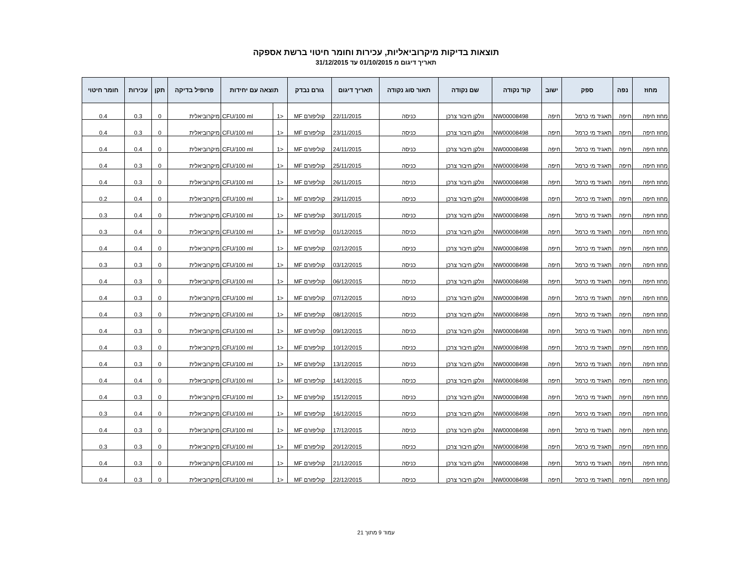תוצאות בדיקות מיקרוביאליות, עכירות וחומר חיטוי ברשת אספקה
תאריך דיגום מ 01/10/2015 עד 31/12/2015
| מחוז | נפה | ספק | ישוב | קוד נקודה | שם נקודה | תאור סוג נקודה | תאריך דיגום | גורם נבדק | תוצאה עם יחידות | | פרופיל בדיקה | תקן | עכירות | חומר חיטוי |
| --- | --- | --- | --- | --- | --- | --- | --- | --- | --- | --- | --- | --- | --- | --- |
| מחוז חיפה | חיפה | תאגיד מי כרמל | חיפה | NW00008498 | וולקן חיבור צרכן | כניסה | 22/11/2015 | קוליפורם MF | <1 | CFU/100 ml | מיקרוביאלית | 0 | 0.3 | 0.4 |
| מחוז חיפה | חיפה | תאגיד מי כרמל | חיפה | NW00008498 | וולקן חיבור צרכן | כניסה | 23/11/2015 | קוליפורם MF | <1 | CFU/100 ml | מיקרוביאלית | 0 | 0.3 | 0.4 |
| מחוז חיפה | חיפה | תאגיד מי כרמל | חיפה | NW00008498 | וולקן חיבור צרכן | כניסה | 24/11/2015 | קוליפורם MF | <1 | CFU/100 ml | מיקרוביאלית | 0 | 0.4 | 0.4 |
| מחוז חיפה | חיפה | תאגיד מי כרמל | חיפה | NW00008498 | וולקן חיבור צרכן | כניסה | 25/11/2015 | קוליפורם MF | <1 | CFU/100 ml | מיקרוביאלית | 0 | 0.3 | 0.4 |
| מחוז חיפה | חיפה | תאגיד מי כרמל | חיפה | NW00008498 | וולקן חיבור צרכן | כניסה | 26/11/2015 | קוליפורם MF | <1 | CFU/100 ml | מיקרוביאלית | 0 | 0.3 | 0.4 |
| מחוז חיפה | חיפה | תאגיד מי כרמל | חיפה | NW00008498 | וולקן חיבור צרכן | כניסה | 29/11/2015 | קוליפורם MF | <1 | CFU/100 ml | מיקרוביאלית | 0 | 0.4 | 0.2 |
| מחוז חיפה | חיפה | תאגיד מי כרמל | חיפה | NW00008498 | וולקן חיבור צרכן | כניסה | 30/11/2015 | קוליפורם MF | <1 | CFU/100 ml | מיקרוביאלית | 0 | 0.4 | 0.3 |
| מחוז חיפה | חיפה | תאגיד מי כרמל | חיפה | NW00008498 | וולקן חיבור צרכן | כניסה | 01/12/2015 | קוליפורם MF | <1 | CFU/100 ml | מיקרוביאלית | 0 | 0.4 | 0.3 |
| מחוז חיפה | חיפה | תאגיד מי כרמל | חיפה | NW00008498 | וולקן חיבור צרכן | כניסה | 02/12/2015 | קוליפורם MF | <1 | CFU/100 ml | מיקרוביאלית | 0 | 0.4 | 0.4 |
| מחוז חיפה | חיפה | תאגיד מי כרמל | חיפה | NW00008498 | וולקן חיבור צרכן | כניסה | 03/12/2015 | קוליפורם MF | <1 | CFU/100 ml | מיקרוביאלית | 0 | 0.3 | 0.3 |
| מחוז חיפה | חיפה | תאגיד מי כרמל | חיפה | NW00008498 | וולקן חיבור צרכן | כניסה | 06/12/2015 | קוליפורם MF | <1 | CFU/100 ml | מיקרוביאלית | 0 | 0.3 | 0.4 |
| מחוז חיפה | חיפה | תאגיד מי כרמל | חיפה | NW00008498 | וולקן חיבור צרכן | כניסה | 07/12/2015 | קוליפורם MF | <1 | CFU/100 ml | מיקרוביאלית | 0 | 0.3 | 0.4 |
| מחוז חיפה | חיפה | תאגיד מי כרמל | חיפה | NW00008498 | וולקן חיבור צרכן | כניסה | 08/12/2015 | קוליפורם MF | <1 | CFU/100 ml | מיקרוביאלית | 0 | 0.3 | 0.4 |
| מחוז חיפה | חיפה | תאגיד מי כרמל | חיפה | NW00008498 | וולקן חיבור צרכן | כניסה | 09/12/2015 | קוליפורם MF | <1 | CFU/100 ml | מיקרוביאלית | 0 | 0.3 | 0.4 |
| מחוז חיפה | חיפה | תאגיד מי כרמל | חיפה | NW00008498 | וולקן חיבור צרכן | כניסה | 10/12/2015 | קוליפורם MF | <1 | CFU/100 ml | מיקרוביאלית | 0 | 0.3 | 0.4 |
| מחוז חיפה | חיפה | תאגיד מי כרמל | חיפה | NW00008498 | וולקן חיבור צרכן | כניסה | 13/12/2015 | קוליפורם MF | <1 | CFU/100 ml | מיקרוביאלית | 0 | 0.3 | 0.4 |
| מחוז חיפה | חיפה | תאגיד מי כרמל | חיפה | NW00008498 | וולקן חיבור צרכן | כניסה | 14/12/2015 | קוליפורם MF | <1 | CFU/100 ml | מיקרוביאלית | 0 | 0.4 | 0.4 |
| מחוז חיפה | חיפה | תאגיד מי כרמל | חיפה | NW00008498 | וולקן חיבור צרכן | כניסה | 15/12/2015 | קוליפורם MF | <1 | CFU/100 ml | מיקרוביאלית | 0 | 0.3 | 0.4 |
| מחוז חיפה | חיפה | תאגיד מי כרמל | חיפה | NW00008498 | וולקן חיבור צרכן | כניסה | 16/12/2015 | קוליפורם MF | <1 | CFU/100 ml | מיקרוביאלית | 0 | 0.4 | 0.3 |
| מחוז חיפה | חיפה | תאגיד מי כרמל | חיפה | NW00008498 | וולקן חיבור צרכן | כניסה | 17/12/2015 | קוליפורם MF | <1 | CFU/100 ml | מיקרוביאלית | 0 | 0.3 | 0.4 |
| מחוז חיפה | חיפה | תאגיד מי כרמל | חיפה | NW00008498 | וולקן חיבור צרכן | כניסה | 20/12/2015 | קוליפורם MF | <1 | CFU/100 ml | מיקרוביאלית | 0 | 0.3 | 0.3 |
| מחוז חיפה | חיפה | תאגיד מי כרמל | חיפה | NW00008498 | וולקן חיבור צרכן | כניסה | 21/12/2015 | קוליפורם MF | <1 | CFU/100 ml | מיקרוביאלית | 0 | 0.3 | 0.4 |
| מחוז חיפה | חיפה | תאגיד מי כרמל | חיפה | NW00008498 | וולקן חיבור צרכן | כניסה | 22/12/2015 | קוליפורם MF | <1 | CFU/100 ml | מיקרוביאלית | 0 | 0.3 | 0.4 |
עמוד 9 מתוך 21